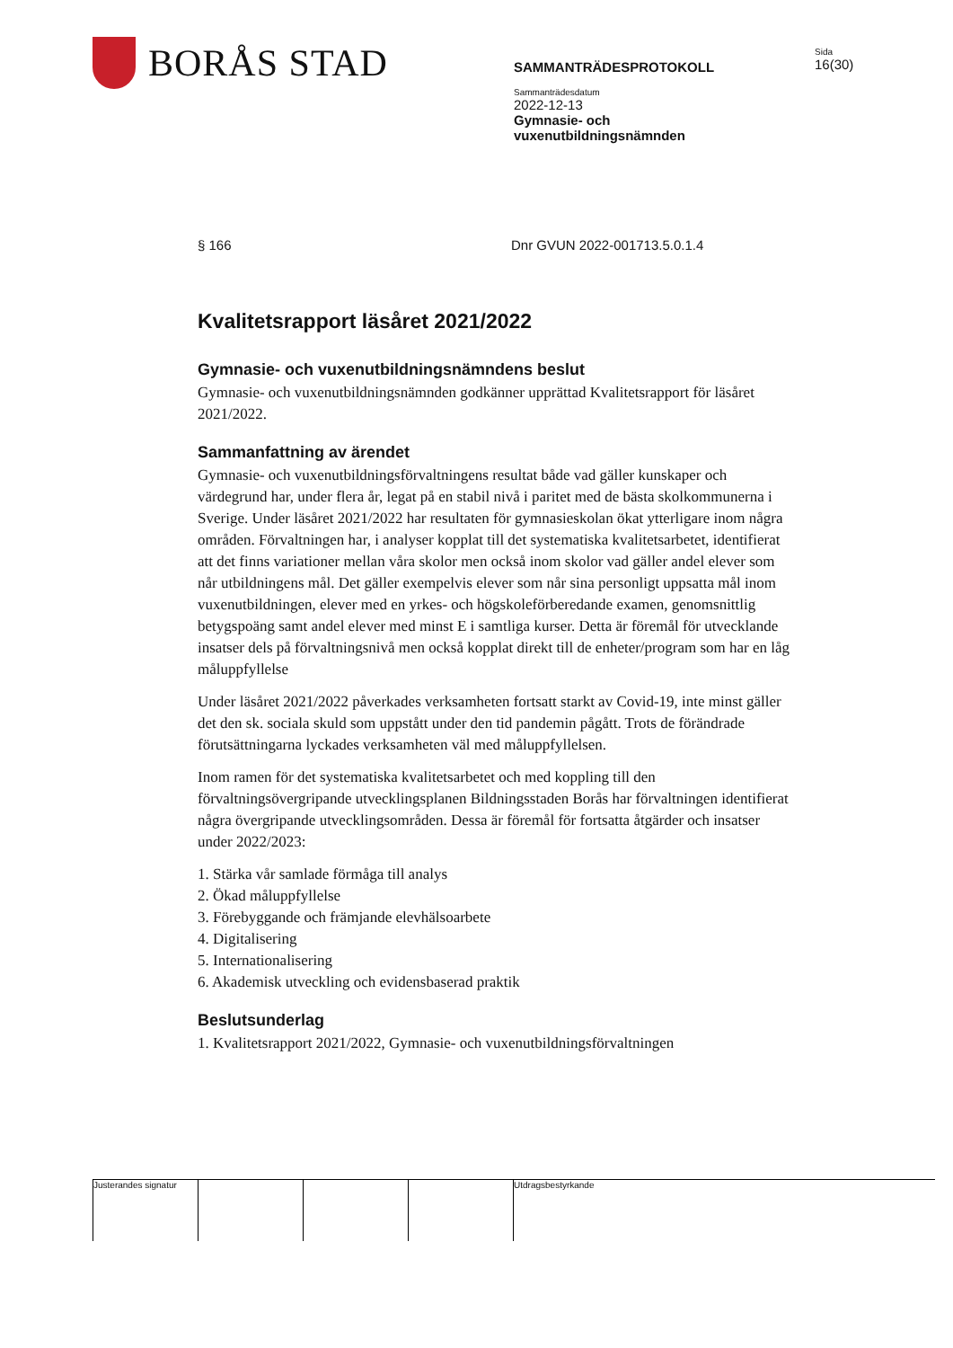BORÅS STAD
SAMMANTRÄDESPROTOKOLL
Sammanträdesdatum
2022-12-13
Gymnasie- och
vuxenutbildningsnämnden
Sida
16(30)
§ 166 Dnr GVUN 2022-001713.5.0.1.4
Kvalitetsrapport läsåret 2021/2022
Gymnasie- och vuxenutbildningsnämndens beslut
Gymnasie- och vuxenutbildningsnämnden godkänner upprättad Kvalitetsrapport för läsåret 2021/2022.
Sammanfattning av ärendet
Gymnasie- och vuxenutbildningsförvaltningens resultat både vad gäller kunskaper och värdegrund har, under flera år, legat på en stabil nivå i paritet med de bästa skolkommunerna i Sverige. Under läsåret 2021/2022 har resultaten för gymnasieskolan ökat ytterligare inom några områden. Förvaltningen har, i analyser kopplat till det systematiska kvalitetsarbetet, identifierat att det finns variationer mellan våra skolor men också inom skolor vad gäller andel elever som når utbildningens mål. Det gäller exempelvis elever som når sina personligt uppsatta mål inom vuxenutbildningen, elever med en yrkes- och högskoleförberedande examen, genomsnittlig betygspoäng samt andel elever med minst E i samtliga kurser. Detta är föremål för utvecklande insatser dels på förvaltningsnivå men också kopplat direkt till de enheter/program som har en låg måluppfyllelse
Under läsåret 2021/2022 påverkades verksamheten fortsatt starkt av Covid-19, inte minst gäller det den sk. sociala skuld som uppstått under den tid pandemin pågått. Trots de förändrade förutsättningarna lyckades verksamheten väl med måluppfyllelsen.
Inom ramen för det systematiska kvalitetsarbetet och med koppling till den förvaltningsövergripande utvecklingsplanen Bildningsstaden Borås har förvaltningen identifierat några övergripande utvecklingsområden. Dessa är föremål för fortsatta åtgärder och insatser under 2022/2023:
1. Stärka vår samlade förmåga till analys
2. Ökad måluppfyllelse
3. Förebyggande och främjande elevhälsoarbete
4. Digitalisering
5. Internationalisering
6. Akademisk utveckling och evidensbaserad praktik
Beslutsunderlag
1. Kvalitetsrapport 2021/2022, Gymnasie- och vuxenutbildningsförvaltningen
Justerandes signatur
Utdragsbestyrkande